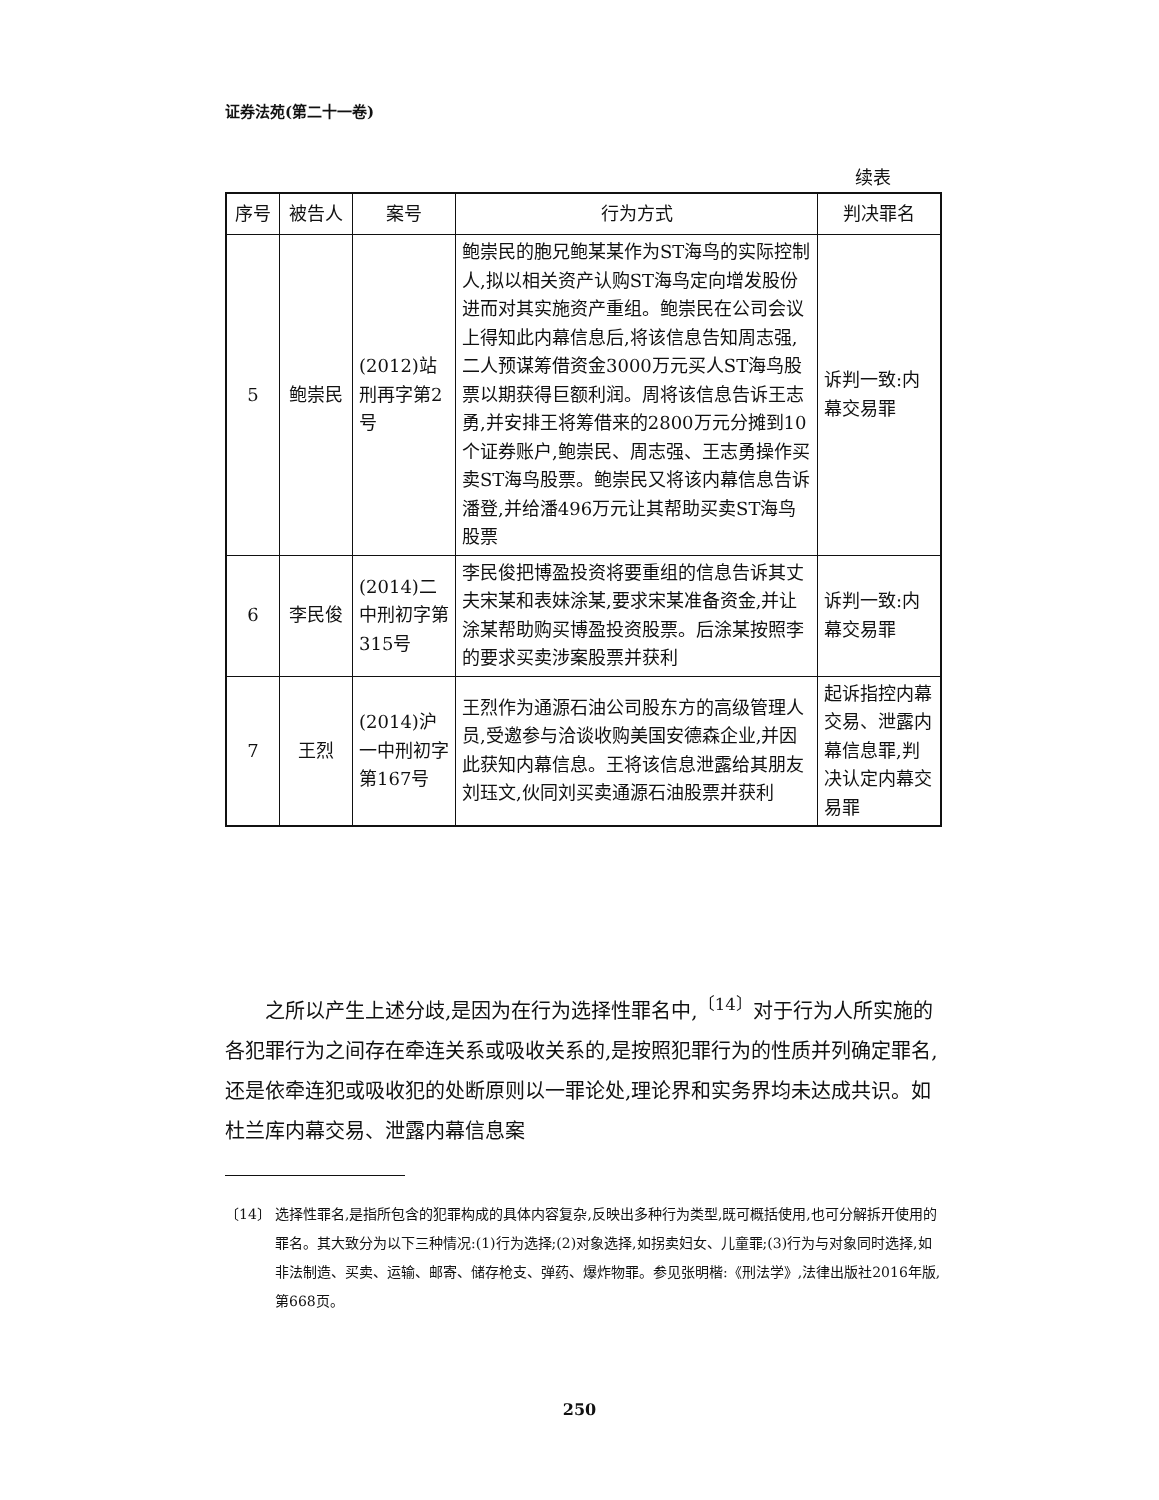证券法苑(第二十一卷)
续表
| 序号 | 被告人 | 案号 | 行为方式 | 判决罪名 |
| --- | --- | --- | --- | --- |
| 5 | 鲍崇民 | (2012)站刑再字第2号 | 鲍崇民的胞兄鲍某某作为ST海鸟的实际控制人,拟以相关资产认购ST海鸟定向增发股份进而对其实施资产重组。鲍崇民在公司会议上得知此内幕信息后,将该信息告知周志强,二人预谋筹借资金3000万元买人ST海鸟股票以期获得巨额利润。周将该信息告诉王志勇,并安排王将筹借来的2800万元分摊到10个证券账户,鲍崇民、周志强、王志勇操作买卖ST海鸟股票。鲍崇民又将该内幕信息告诉潘登,并给潘496万元让其帮助买卖ST海鸟股票 | 诉判一致:内幕交易罪 |
| 6 | 李民俊 | (2014)二中刑初字第315号 | 李民俊把博盈投资将要重组的信息告诉其丈夫宋某和表妹涂某,要求宋某准备资金,并让涂某帮助购买博盈投资股票。后涂某按照李的要求买卖涉案股票并获利 | 诉判一致:内幕交易罪 |
| 7 | 王烈 | (2014)沪一中刑初字第167号 | 王烈作为通源石油公司股东方的高级管理人员,受邀参与洽谈收购美国安德森企业,并因此获知内幕信息。王将该信息泄露给其朋友刘珏文,伙同刘买卖通源石油股票并获利 | 起诉指控内幕交易、泄露内幕信息罪,判决认定内幕交易罪 |
之所以产生上述分歧,是因为在行为选择性罪名中,<sup>〔14〕</sup>对于行为人所实施的各犯罪行为之间存在牵连关系或吸收关系的,是按照犯罪行为的性质并列确定罪名,还是依牵连犯或吸收犯的处断原则以一罪论处,理论界和实务界均未达成共识。如杜兰库内幕交易、泄露内幕信息案
〔14〕 选择性罪名,是指所包含的犯罪构成的具体内容复杂,反映出多种行为类型,既可概括使用,也可分解拆开使用的罪名。其大致分为以下三种情况:(1)行为选择;(2)对象选择,如拐卖妇女、儿童罪;(3)行为与对象同时选择,如非法制造、买卖、运输、邮寄、储存枪支、弹药、爆炸物罪。参见张明楷:《刑法学》,法律出版社2016年版,第668页。
250